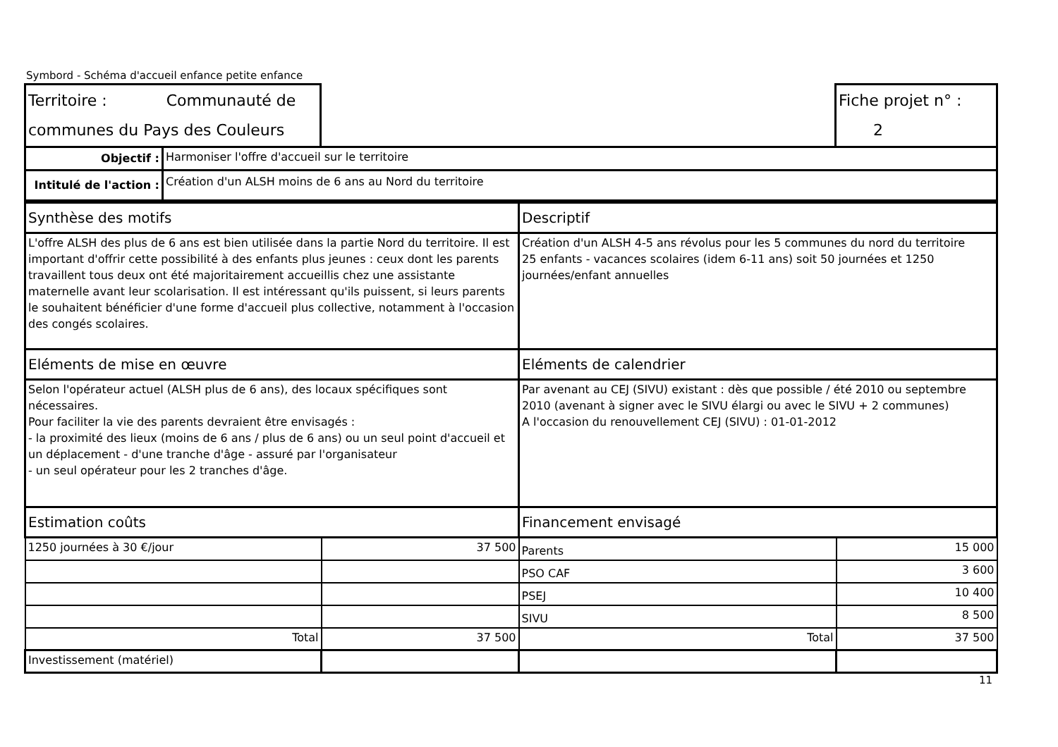Symbord - Schéma d'accueil enfance petite enfance
| Territoire : Communauté de communes du Pays des Couleurs | | | Fiche projet n° : 2 |
| Objectif : | Harmoniser l'offre d'accueil sur le territoire | | |
| Intitulé de l'action : | Création d'un ALSH moins de 6 ans au Nord du territoire | | |
| Synthèse des motifs | | Descriptif | |
| L'offre ALSH des plus de 6 ans est bien utilisée dans la partie Nord du territoire. Il est important d'offrir cette possibilité à des enfants plus jeunes : ceux dont les parents travaillent tous deux ont été majoritairement accueillis chez une assistante maternelle avant leur scolarisation. Il est intéressant qu'ils puissent, si leurs parents le souhaitent bénéficier d'une forme d'accueil plus collective, notamment à l'occasion des congés scolaires. | | Création d'un ALSH 4-5 ans révolus pour les 5 communes du nord du territoire 25 enfants - vacances scolaires (idem 6-11 ans) soit 50 journées et 1250 journées/enfant annuelles | |
| Eléments de mise en œuvre | | Eléments de calendrier | |
| Selon l'opérateur actuel (ALSH plus de 6 ans), des locaux spécifiques sont nécessaires. Pour faciliter la vie des parents devraient être envisagés : - la proximité des lieux (moins de 6 ans / plus de 6 ans) ou un seul point d'accueil et un déplacement - d'une tranche d'âge - assuré par l'organisateur - un seul opérateur pour les 2 tranches d'âge. | | Par avenant au CEJ (SIVU) existant : dès que possible / été 2010 ou septembre 2010 (avenant à signer avec le SIVU élargi ou avec le SIVU + 2 communes) A l'occasion du renouvellement CEJ (SIVU) : 01-01-2012 | |
| Estimation coûts | | Financement envisagé | |
| 1250 journées à 30 €/jour | 37 500 | Parents | 15 000 |
| | | PSO CAF | 3 600 |
| | | PSEJ | 10 400 |
| | | SIVU | 8 500 |
| Total | 37 500 | Total | 37 500 |
| Investissement (matériel) | | | |
11